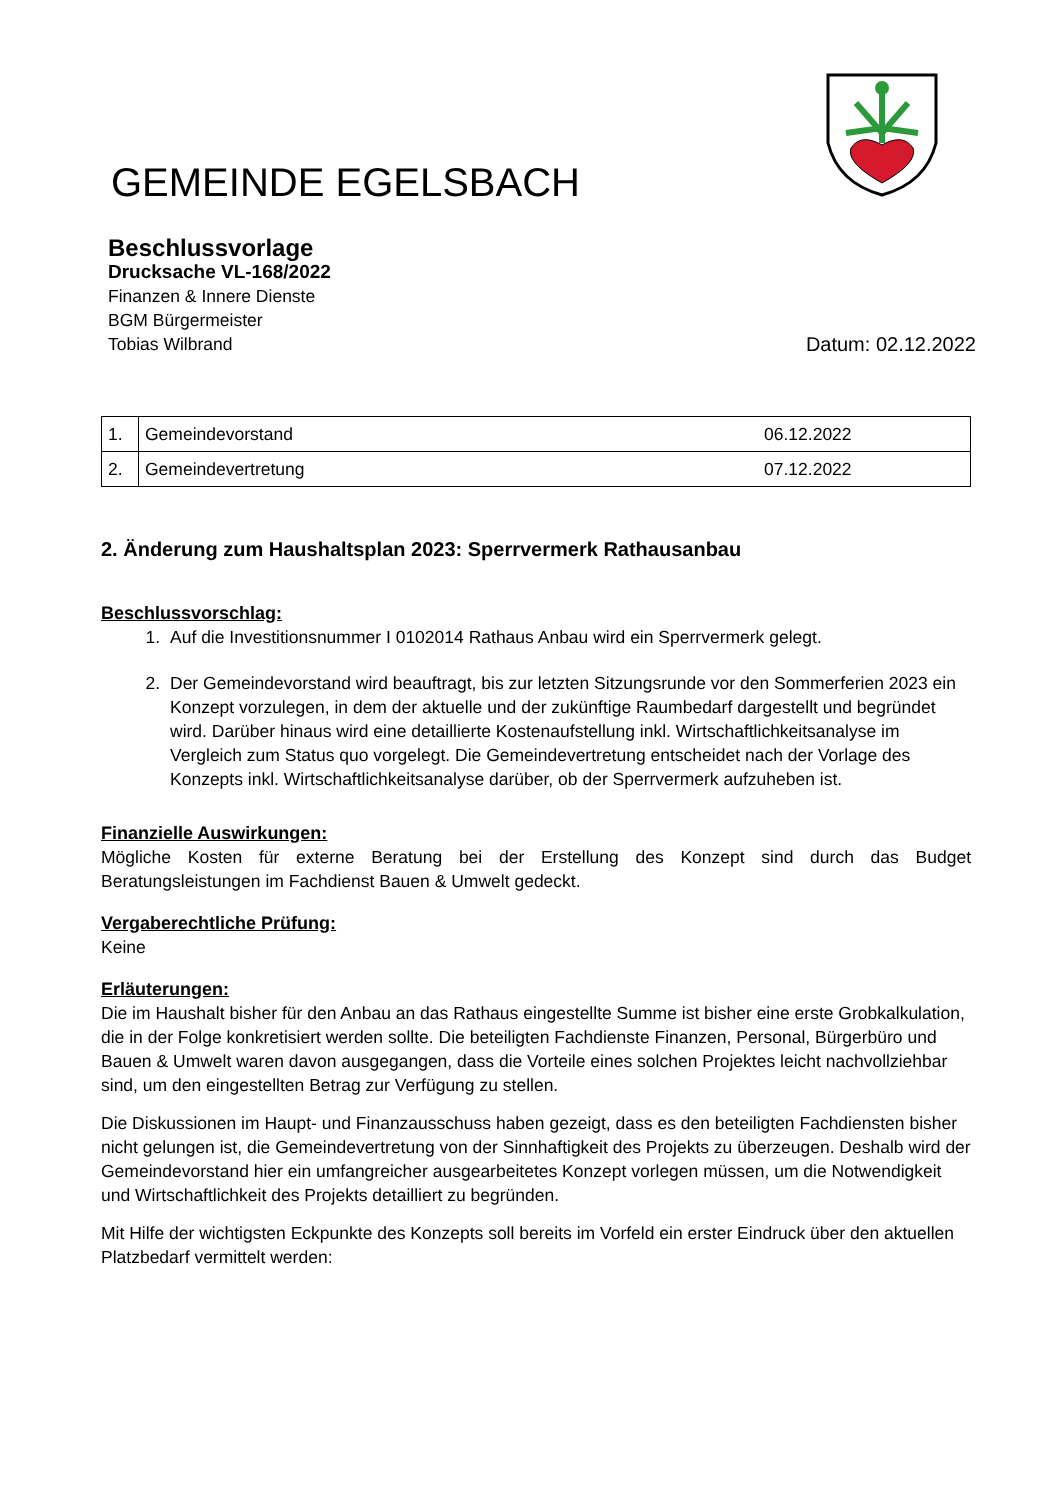GEMEINDE EGELSBACH
Beschlussvorlage
Drucksache VL-168/2022
Finanzen & Innere Dienste
BGM Bürgermeister
Tobias Wilbrand Datum: 02.12.2022
| 1. | Gemeindevorstand | 06.12.2022 |
| 2. | Gemeindevertretung | 07.12.2022 |
2. Änderung zum Haushaltsplan 2023: Sperrvermerk Rathausanbau
Beschlussvorschlag:
1. Auf die Investitionsnummer I 0102014 Rathaus Anbau wird ein Sperrvermerk gelegt.
2. Der Gemeindevorstand wird beauftragt, bis zur letzten Sitzungsrunde vor den Sommerferien 2023 ein Konzept vorzulegen, in dem der aktuelle und der zukünftige Raumbedarf dargestellt und begründet wird. Darüber hinaus wird eine detaillierte Kostenaufstellung inkl. Wirtschaftlichkeitsanalyse im Vergleich zum Status quo vorgelegt. Die Gemeindevertretung entscheidet nach der Vorlage des Konzepts inkl. Wirtschaftlichkeitsanalyse darüber, ob der Sperrvermerk aufzuheben ist.
Finanzielle Auswirkungen:
Mögliche Kosten für externe Beratung bei der Erstellung des Konzept sind durch das Budget Beratungsleistungen im Fachdienst Bauen & Umwelt gedeckt.
Vergaberechtliche Prüfung:
Keine
Erläuterungen:
Die im Haushalt bisher für den Anbau an das Rathaus eingestellte Summe ist bisher eine erste Grobkalkulation, die in der Folge konkretisiert werden sollte. Die beteiligten Fachdienste Finanzen, Personal, Bürgerbüro und Bauen & Umwelt waren davon ausgegangen, dass die Vorteile eines solchen Projektes leicht nachvollziehbar sind, um den eingestellten Betrag zur Verfügung zu stellen.
Die Diskussionen im Haupt- und Finanzausschuss haben gezeigt, dass es den beteiligten Fachdiensten bisher nicht gelungen ist, die Gemeindevertretung von der Sinnhaftigkeit des Projekts zu überzeugen. Deshalb wird der Gemeindevorstand hier ein umfangreicher ausgearbeitetes Konzept vorlegen müssen, um die Notwendigkeit und Wirtschaftlichkeit des Projekts detailliert zu begründen.
Mit Hilfe der wichtigsten Eckpunkte des Konzepts soll bereits im Vorfeld ein erster Eindruck über den aktuellen Platzbedarf vermittelt werden: